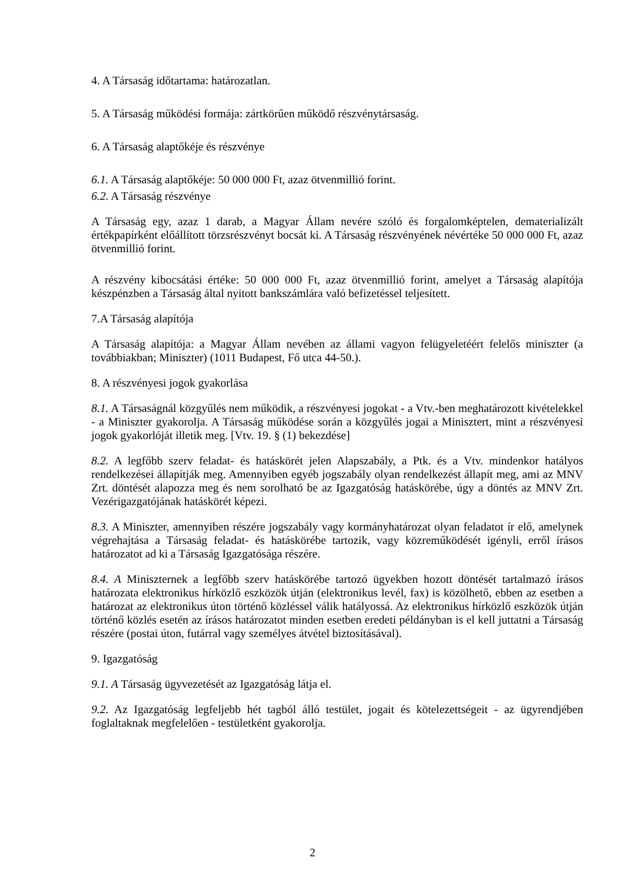4. A Társaság időtartama: határozatlan.
5. A Társaság működési formája: zártkörűen működő részvénytársaság.
6. A Társaság alaptőkéje és részvénye
6.1. A Társaság alaptőkéje: 50 000 000 Ft, azaz ötvenmillió forint.
6.2. A Társaság részvénye
A Társaság egy, azaz 1 darab, a Magyar Állam nevére szóló és forgalomképtelen, dematerializált értékpapírként előállított törzsrészvényt bocsát ki. A Társaság részvényének névértéke 50 000 000 Ft, azaz ötvenmillió forint.
A részvény kibocsátási értéke: 50 000 000 Ft, azaz ötvenmillió forint, amelyet a Társaság alapítója készpénzben a Társaság által nyitott bankszámlára való befizetéssel teljesített.
7.A Társaság alapítója
A Társaság alapítója: a Magyar Állam nevében az állami vagyon felügyeletéért felelős miniszter (a továbbiakban; Miniszter) (1011 Budapest, Fő utca 44-50.).
8. A részvényesi jogok gyakorlása
8.1. A Társaságnál közgyűlés nem működik, a részvényesi jogokat - a Vtv.-ben meghatározott kivételekkel - a Miniszter gyakorolja. A Társaság működése során a közgyűlés jogai a Minisztert, mint a részvényesi jogok gyakorlóját illetik meg. [Vtv. 19. § (1) bekezdése]
8.2. A legfőbb szerv feladat- és hatáskörét jelen Alapszabály, a Ptk. és a Vtv. mindenkor hatályos rendelkezései állapítják meg. Amennyiben egyéb jogszabály olyan rendelkezést állapít meg, ami az MNV Zrt. döntését alapozza meg és nem sorolható be az Igazgatóság hatáskörébe, úgy a döntés az MNV Zrt. Vezérigazgatójának hatáskörét képezi.
8.3. A Miniszter, amennyiben részére jogszabály vagy kormányhatározat olyan feladatot ír elő, amelynek végrehajtása a Társaság feladat- és hatáskörébe tartozik, vagy közreműködését igényli, erről írásos határozatot ad ki a Társaság Igazgatósága részére.
8.4. A Miniszternek a legfőbb szerv hatáskörébe tartozó ügyekben hozott döntését tartalmazó írásos határozata elektronikus hírközlő eszközök útján (elektronikus levél, fax) is közölhető, ebben az esetben a határozat az elektronikus úton történő közléssel válik hatályossá. Az elektronikus hírközlő eszközök útján történő közlés esetén az írásos határozatot minden esetben eredeti példányban is el kell juttatni a Társaság részére (postai úton, futárral vagy személyes átvétel biztosításával).
9. Igazgatóság
9.1. A Társaság ügyvezetését az Igazgatóság látja el.
9.2. Az Igazgatóság legfeljebb hét tagból álló testület, jogait és kötelezettségeit - az ügyrendjében foglaltaknak megfelelően - testületként gyakorolja.
2